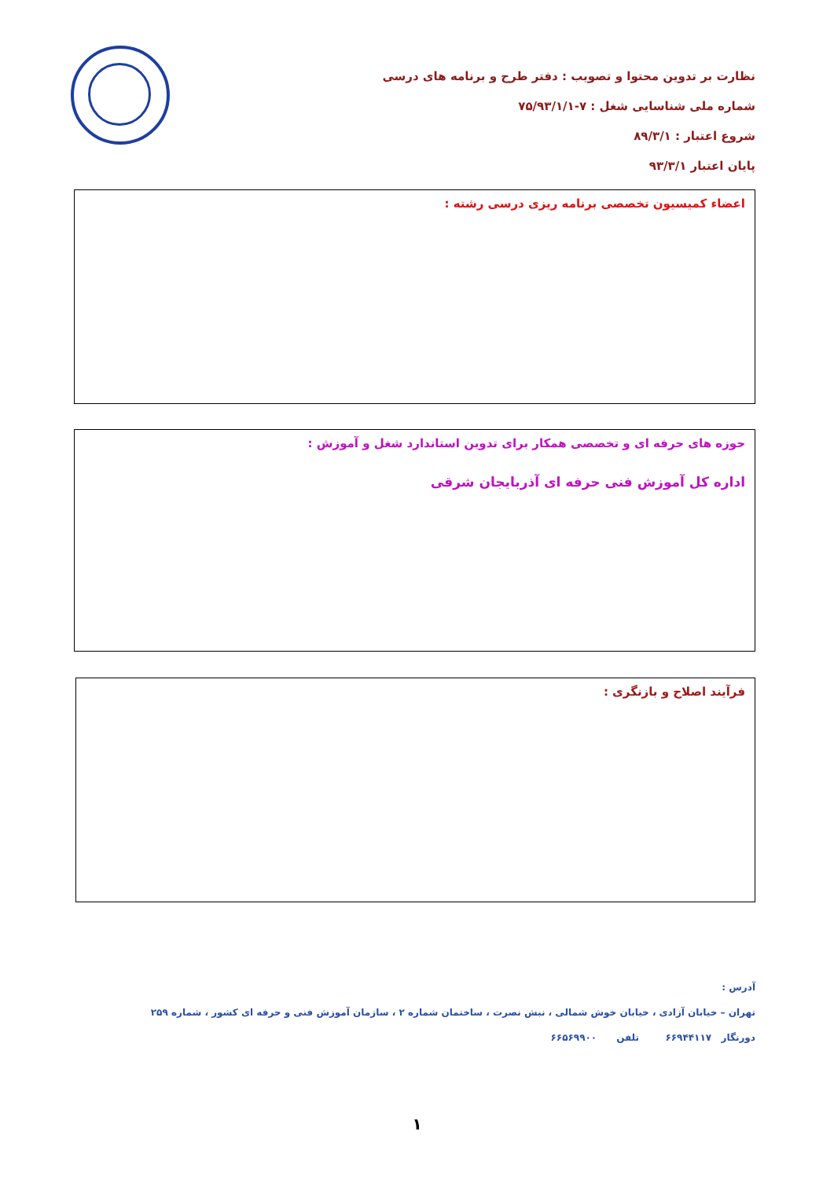نظارت بر تدوین محتوا و تصویب : دفتر طرح و برنامه های درسی
شماره ملی شناسایی شغل : ۷-۷۵/۹۳/۱/۱
شروع اعتبار : ۸۹/۳/۱
پایان اعتبار ۹۳/۳/۱
اعضاء کمیسیون تخصصی برنامه ریزی درسی رشته :
حوزه های حرفه ای و تخصصی همکار برای تدوین استاندارد شغل و آموزش :
اداره کل آموزش فنی حرفه ای آذربایجان شرقی
فرآیند اصلاح و بازنگری :
آدرس :
تهران – خیابان آزادی ، خیابان خوش شمالی ، نبش نصرت ، ساختمان شماره ۲ ، سازمان آموزش فنی و حرفه ای کشور ، شماره ۲۵۹
دورنگار ۶۶۹۴۴۱۱۷ تلفن ۶۶۵۶۹۹۰۰
۱